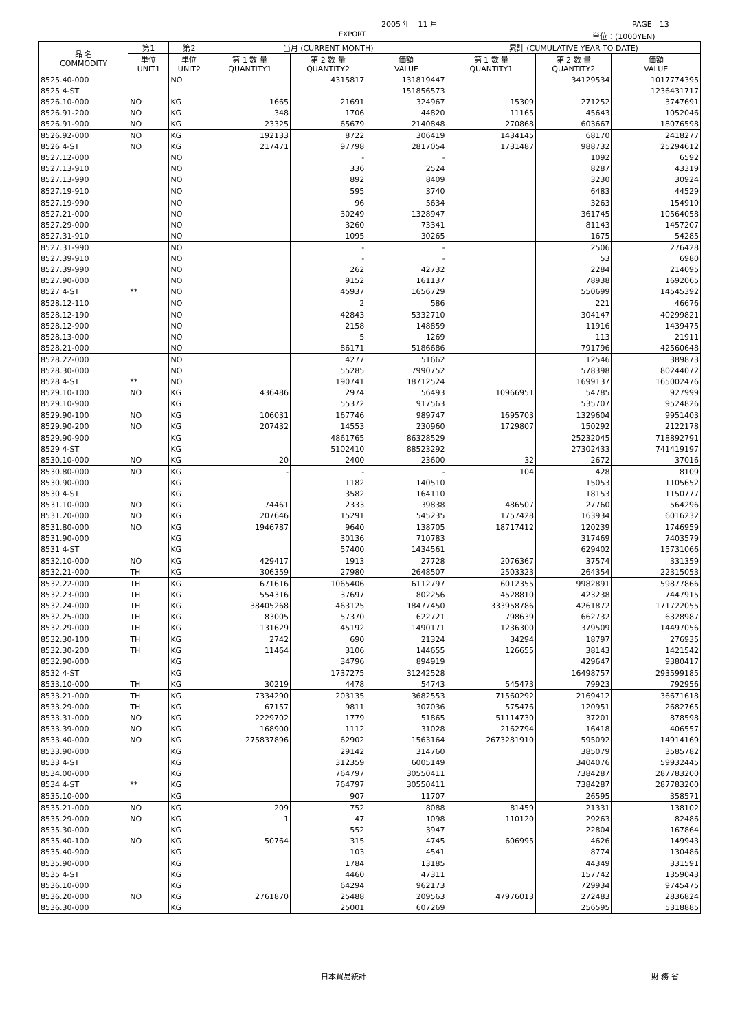2005 年　11 月 PAGE　13
EXPORT 単位：(1000YEN)
| 品 名 COMMODITY | 第1 | 第2 | 当月 (CURRENT MONTH) | | | 累計 (CUMULATIVE YEAR TO DATE) | | |
| --- | --- | --- | --- | --- | --- | --- | --- | --- |
| | 単位 UNIT1 | 単位 UNIT2 | 第 1 数 量 QUANTITY1 | 第 2 数 量 QUANTITY2 | 価額 VALUE | 第 1 数 量 QUANTITY1 | 第 2 数 量 QUANTITY2 | 価額 VALUE |
| 8525.40-000 | | NO | | 4315817 | 131819447 | | 34129534 | 1017774395 |
| 8525 4-ST | | | | | 151856573 | | | 1236431717 |
| 8526.10-000 | NO | KG | 1665 | 21691 | 324967 | 15309 | 271252 | 3747691 |
| 8526.91-200 | NO | KG | 348 | 1706 | 44820 | 11165 | 45643 | 1052046 |
| 8526.91-900 | NO | KG | 23325 | 65679 | 2140848 | 270868 | 603667 | 18076598 |
| 8526.92-000 | NO | KG | 192133 | 8722 | 306419 | 1434145 | 68170 | 2418277 |
| 8526 4-ST | NO | KG | 217471 | 97798 | 2817054 | 1731487 | 988732 | 25294612 |
| 8527.12-000 | | NO | | - | - | | 1092 | 6592 |
| 8527.13-910 | | NO | | 336 | 2524 | | 8287 | 43319 |
| 8527.13-990 | | NO | | 892 | 8409 | | 3230 | 30924 |
| 8527.19-910 | | NO | | 595 | 3740 | | 6483 | 44529 |
| 8527.19-990 | | NO | | 96 | 5634 | | 3263 | 154910 |
| 8527.21-000 | | NO | | 30249 | 1328947 | | 361745 | 10564058 |
| 8527.29-000 | | NO | | 3260 | 73341 | | 81143 | 1457207 |
| 8527.31-910 | | NO | | 1095 | 30265 | | 1675 | 54285 |
| 8527.31-990 | | NO | | - | - | | 2506 | 276428 |
| 8527.39-910 | | NO | | - | - | | 53 | 6980 |
| 8527.39-990 | | NO | | 262 | 42732 | | 2284 | 214095 |
| 8527.90-000 | | NO | | 9152 | 161137 | | 78938 | 1692065 |
| 8527 4-ST | ** | NO | | 45937 | 1656729 | | 550699 | 14545392 |
| 8528.12-110 | | NO | | 2 | 586 | | 221 | 46676 |
| 8528.12-190 | | NO | | 42843 | 5332710 | | 304147 | 40299821 |
| 8528.12-900 | | NO | | 2158 | 148859 | | 11916 | 1439475 |
| 8528.13-000 | | NO | | 5 | 1269 | | 113 | 21911 |
| 8528.21-000 | | NO | | 86171 | 5186686 | | 791796 | 42560648 |
| 8528.22-000 | | NO | | 4277 | 51662 | | 12546 | 389873 |
| 8528.30-000 | | NO | | 55285 | 7990752 | | 578398 | 80244072 |
| 8528 4-ST | ** | NO | | 190741 | 18712524 | | 1699137 | 165002476 |
| 8529.10-100 | NO | KG | 436486 | 2974 | 56493 | 10966951 | 54785 | 927999 |
| 8529.10-900 | | KG | | 55372 | 917563 | | 535707 | 9524826 |
| 8529.90-100 | NO | KG | 106031 | 167746 | 989747 | 1695703 | 1329604 | 9951403 |
| 8529.90-200 | NO | KG | 207432 | 14553 | 230960 | 1729807 | 150292 | 2122178 |
| 8529.90-900 | | KG | | 4861765 | 86328529 | | 25232045 | 718892791 |
| 8529 4-ST | | KG | | 5102410 | 88523292 | | 27302433 | 741419197 |
| 8530.10-000 | NO | KG | 20 | 2400 | 23600 | 32 | 2672 | 37016 |
| 8530.80-000 | NO | KG | - | - | - | 104 | 428 | 8109 |
| 8530.90-000 | | KG | | 1182 | 140510 | | 15053 | 1105652 |
| 8530 4-ST | | KG | | 3582 | 164110 | | 18153 | 1150777 |
| 8531.10-000 | NO | KG | 74461 | 2333 | 39838 | 486507 | 27760 | 564296 |
| 8531.20-000 | NO | KG | 207646 | 15291 | 545235 | 1757428 | 163934 | 6016232 |
| 8531.80-000 | NO | KG | 1946787 | 9640 | 138705 | 18717412 | 120239 | 1746959 |
| 8531.90-000 | | KG | | 30136 | 710783 | | 317469 | 7403579 |
| 8531 4-ST | | KG | | 57400 | 1434561 | | 629402 | 15731066 |
| 8532.10-000 | NO | KG | 429417 | 1913 | 27728 | 2076367 | 37574 | 331359 |
| 8532.21-000 | TH | KG | 306359 | 27980 | 2648507 | 2503323 | 264354 | 22315053 |
| 8532.22-000 | TH | KG | 671616 | 1065406 | 6112797 | 6012355 | 9982891 | 59877866 |
| 8532.23-000 | TH | KG | 554316 | 37697 | 802256 | 4528810 | 423238 | 7447915 |
| 8532.24-000 | TH | KG | 38405268 | 463125 | 18477450 | 333958786 | 4261872 | 171722055 |
| 8532.25-000 | TH | KG | 83005 | 57370 | 622721 | 798639 | 662732 | 6328987 |
| 8532.29-000 | TH | KG | 131629 | 45192 | 1490171 | 1236300 | 379509 | 14497056 |
| 8532.30-100 | TH | KG | 2742 | 690 | 21324 | 34294 | 18797 | 276935 |
| 8532.30-200 | TH | KG | 11464 | 3106 | 144655 | 126655 | 38143 | 1421542 |
| 8532.90-000 | | KG | | 34796 | 894919 | | 429647 | 9380417 |
| 8532 4-ST | | KG | | 1737275 | 31242528 | | 16498757 | 293599185 |
| 8533.10-000 | TH | KG | 30219 | 4478 | 54743 | 545473 | 79923 | 792956 |
| 8533.21-000 | TH | KG | 7334290 | 203135 | 3682553 | 71560292 | 2169412 | 36671618 |
| 8533.29-000 | TH | KG | 67157 | 9811 | 307036 | 575476 | 120951 | 2682765 |
| 8533.31-000 | NO | KG | 2229702 | 1779 | 51865 | 51114730 | 37201 | 878598 |
| 8533.39-000 | NO | KG | 168900 | 1112 | 31028 | 2162794 | 16418 | 406557 |
| 8533.40-000 | NO | KG | 275837896 | 62902 | 1563164 | 2673281910 | 595092 | 14914169 |
| 8533.90-000 | | KG | | 29142 | 314760 | | 385079 | 3585782 |
| 8533 4-ST | | KG | | 312359 | 6005149 | | 3404076 | 59932445 |
| 8534.00-000 | | KG | | 764797 | 30550411 | | 7384287 | 287783200 |
| 8534 4-ST | ** | KG | | 764797 | 30550411 | | 7384287 | 287783200 |
| 8535.10-000 | | KG | | 907 | 11707 | | 26595 | 358571 |
| 8535.21-000 | NO | KG | 209 | 752 | 8088 | 81459 | 21331 | 138102 |
| 8535.29-000 | NO | KG | 1 | 47 | 1098 | 110120 | 29263 | 82486 |
| 8535.30-000 | | KG | | 552 | 3947 | | 22804 | 167864 |
| 8535.40-100 | NO | KG | 50764 | 315 | 4745 | 606995 | 4626 | 149943 |
| 8535.40-900 | | KG | | 103 | 4541 | | 8774 | 130486 |
| 8535.90-000 | | KG | | 1784 | 13185 | | 44349 | 331591 |
| 8535 4-ST | | KG | | 4460 | 47311 | | 157742 | 1359043 |
| 8536.10-000 | | KG | | 64294 | 962173 | | 729934 | 9745475 |
| 8536.20-000 | NO | KG | 2761870 | 25488 | 209563 | 47976013 | 272483 | 2836824 |
| 8536.30-000 | | KG | | 25001 | 607269 | | 256595 | 5318885 |
日本貿易統計 財 務 省